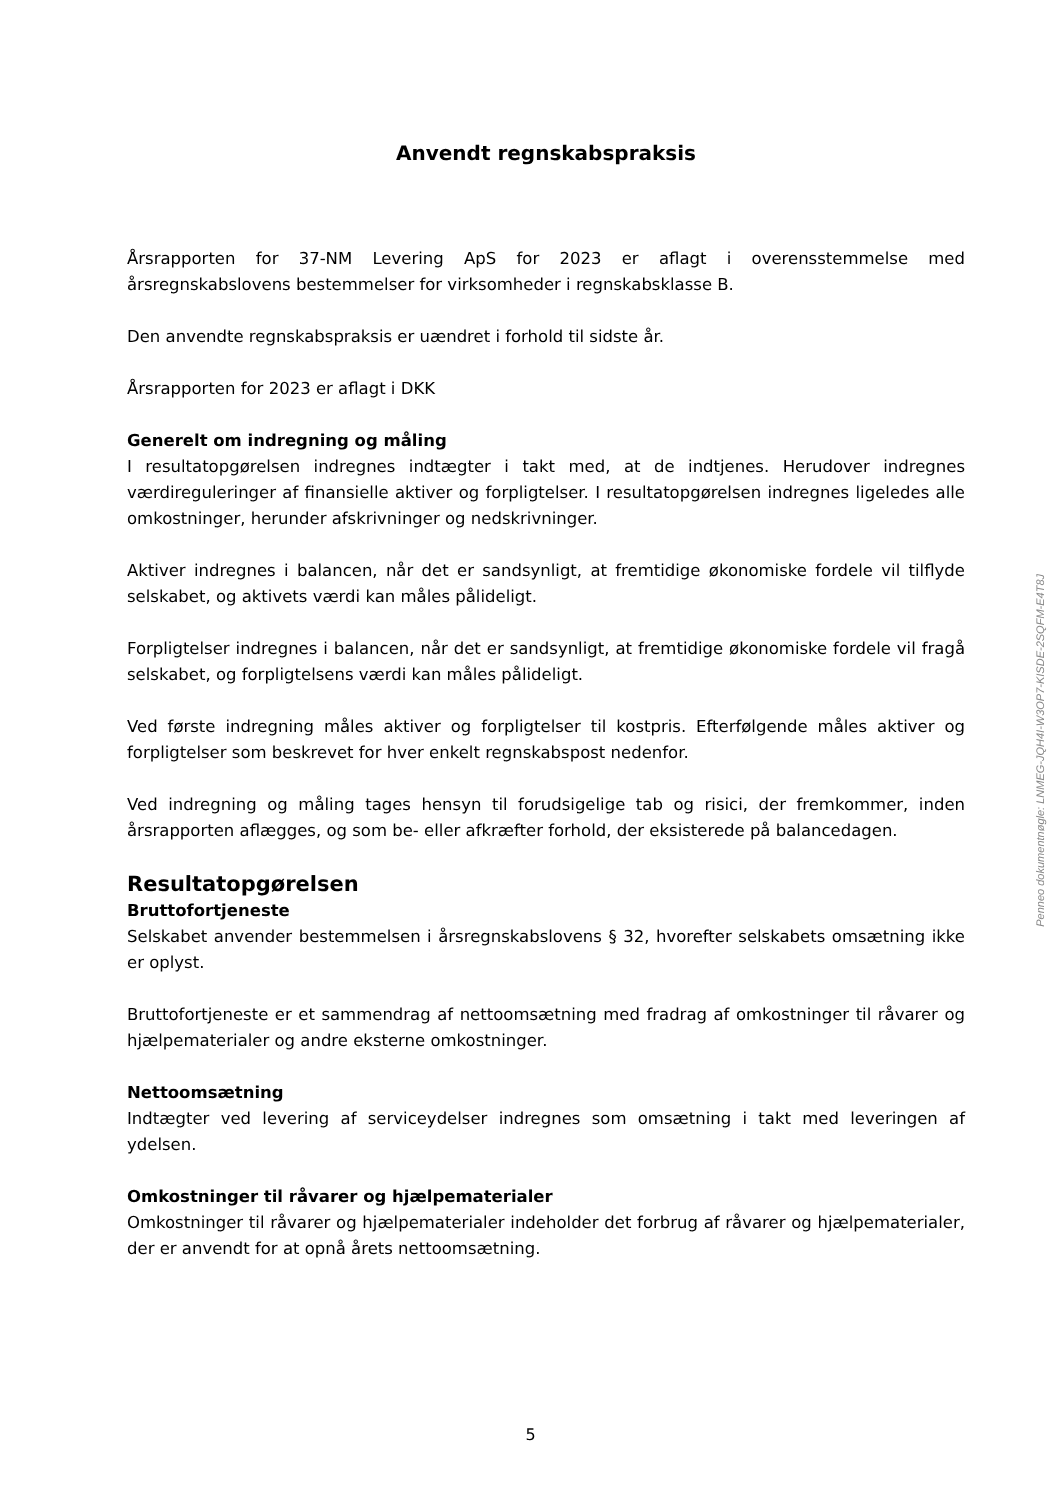Anvendt regnskabspraksis
Årsrapporten for 37-NM Levering ApS for 2023 er aflagt i overensstemmelse med årsregnskabslovens bestemmelser for virksomheder i regnskabsklasse B.
Den anvendte regnskabspraksis er uændret i forhold til sidste år.
Årsrapporten for 2023 er aflagt i DKK
Generelt om indregning og måling
I resultatopgørelsen indregnes indtægter i takt med, at de indtjenes. Herudover indregnes værdireguleringer af finansielle aktiver og forpligtelser. I resultatopgørelsen indregnes ligeledes alle omkostninger, herunder afskrivninger og nedskrivninger.
Aktiver indregnes i balancen, når det er sandsynligt, at fremtidige økonomiske fordele vil tilflyde selskabet, og aktivets værdi kan måles pålideligt.
Forpligtelser indregnes i balancen, når det er sandsynligt, at fremtidige økonomiske fordele vil fragå selskabet, og forpligtelsens værdi kan måles pålideligt.
Ved første indregning måles aktiver og forpligtelser til kostpris. Efterfølgende måles aktiver og forpligtelser som beskrevet for hver enkelt regnskabspost nedenfor.
Ved indregning og måling tages hensyn til forudsigelige tab og risici, der fremkommer, inden årsrapporten aflægges, og som be- eller afkræfter forhold, der eksisterede på balancedagen.
Resultatopgørelsen
Bruttofortjeneste
Selskabet anvender bestemmelsen i årsregnskabslovens § 32, hvorefter selskabets omsætning ikke er oplyst.
Bruttofortjeneste er et sammendrag af nettoomsætning med fradrag af omkostninger til råvarer og hjælpematerialer og andre eksterne omkostninger.
Nettoomsætning
Indtægter ved levering af serviceydelser indregnes som omsætning i takt med leveringen af ydelsen.
Omkostninger til råvarer og hjælpematerialer
Omkostninger til råvarer og hjælpematerialer indeholder det forbrug af råvarer og hjælpematerialer, der er anvendt for at opnå årets nettoomsætning.
Penneo dokumentnøgle: LNMEG-JQH4I-W3OP7-KISDE-2SQFM-E4T8J
5